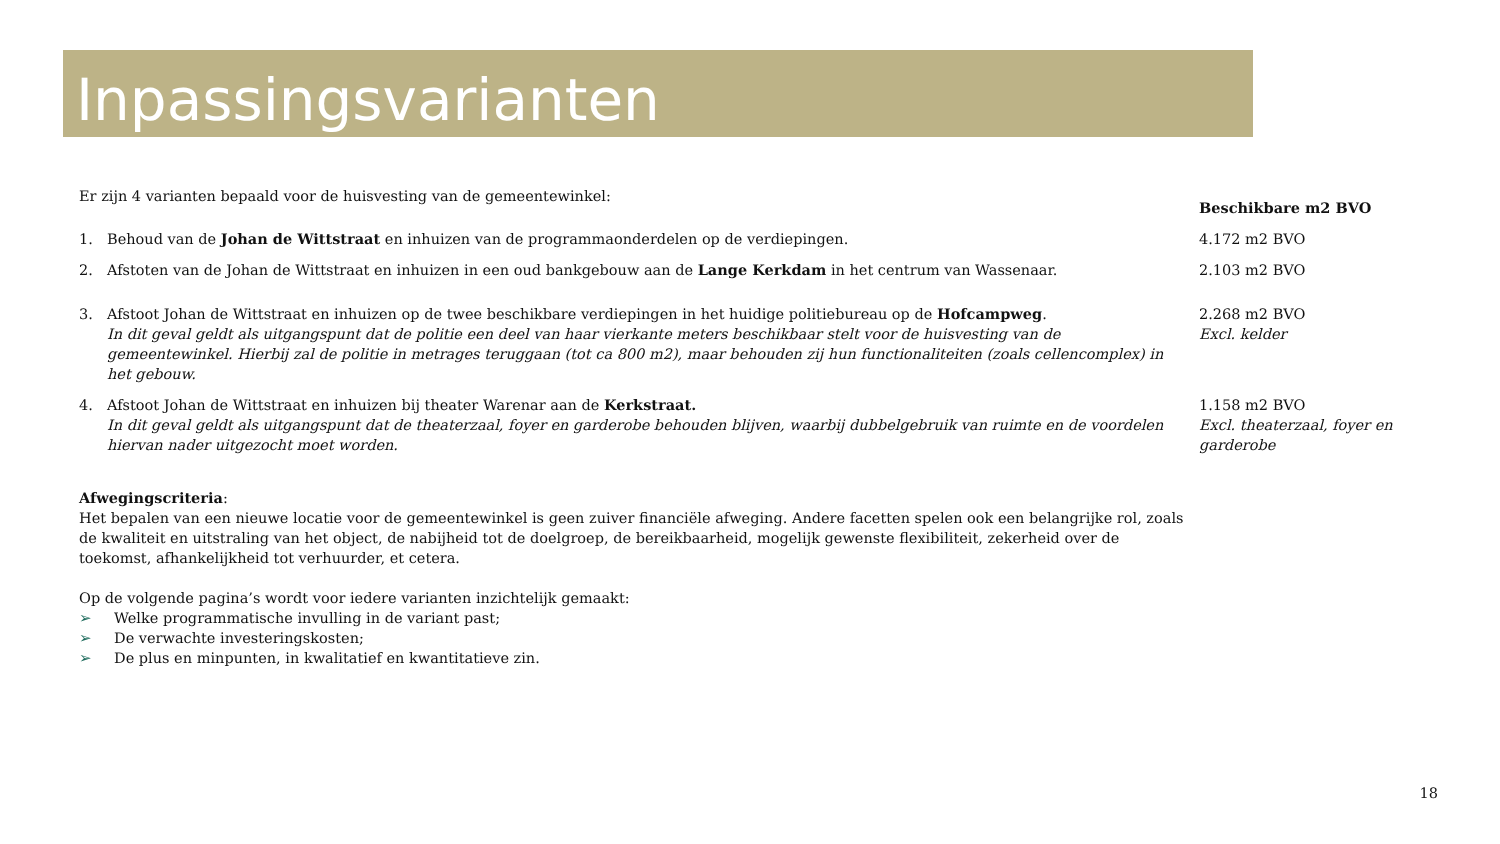Inpassingsvarianten
Er zijn 4 varianten bepaald voor de huisvesting van de gemeentewinkel:
| | | Beschikbare m2 BVO |
| 1. | Behoud van de Johan de Wittstraat en inhuizen van de programmaonderdelen op de verdiepingen. | 4.172 m2 BVO |
| 2. | Afstoten van de Johan de Wittstraat en inhuizen in een oud bankgebouw aan de Lange Kerkdam in het centrum van Wassenaar. | 2.103 m2 BVO |
| 3. | Afstoot Johan de Wittstraat en inhuizen op de twee beschikbare verdiepingen in het huidige politiebureau op de Hofcampweg . In dit geval geldt als uitgangspunt dat de politie een deel van haar vierkante meters beschikbaar stelt voor de huisvesting van de gemeentewinkel. Hierbij zal de politie in metrages teruggaan (tot ca 800 m2), maar behouden zij hun functionaliteiten (zoals cellencomplex) in het gebouw. | 2.268 m2 BVO Excl. kelder |
| 4. | Afstoot Johan de Wittstraat en inhuizen bij theater Warenar aan de Kerkstraat. In dit geval geldt als uitgangspunt dat de theaterzaal, foyer en garderobe behouden blijven, waarbij dubbelgebruik van ruimte en de voordelen hiervan nader uitgezocht moet worden. | 1.158 m2 BVO Excl. theaterzaal, foyer en garderobe |
Afwegingscriteria:
Het bepalen van een nieuwe locatie voor de gemeentewinkel is geen zuiver financiële afweging. Andere facetten spelen ook een belangrijke rol, zoals de kwaliteit en uitstraling van het object, de nabijheid tot de doelgroep, de bereikbaarheid, mogelijk gewenste flexibiliteit, zekerheid over de toekomst, afhankelijkheid tot verhuurder, et cetera.
Op de volgende pagina’s wordt voor iedere varianten inzichtelijk gemaakt:
➢ Welke programmatische invulling in de variant past;
➢ De verwachte investeringskosten;
➢ De plus en minpunten, in kwalitatief en kwantitatieve zin.
18